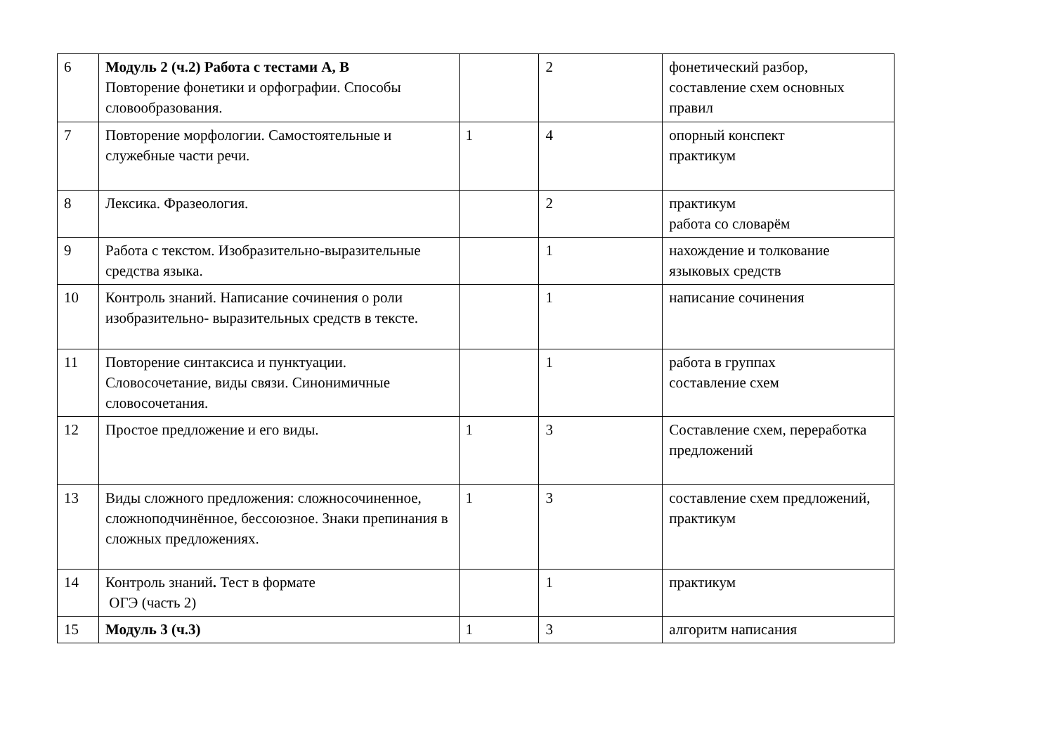| 6 | Модуль 2 (ч.2) Работа с тестами А, В Повторение фонетики и орфографии. Способы словообразования. | | 2 | фонетический разбор, составление схем основных правил |
| 7 | Повторение морфологии. Самостоятельные и служебные части речи. | 1 | 4 | опорный конспект практикум |
| 8 | Лексика. Фразеология. | | 2 | практикум работа со словарём |
| 9 | Работа с текстом. Изобразительно-выразительные средства языка. | | 1 | нахождение и толкование языковых средств |
| 10 | Контроль знаний. Написание сочинения о роли изобразительно- выразительных средств в тексте. | | 1 | написание сочинения |
| 11 | Повторение синтаксиса и пунктуации. Словосочетание, виды связи. Синонимичные словосочетания. | | 1 | работа в группах составление схем |
| 12 | Простое предложение и его виды. | 1 | 3 | Составление схем, переработка предложений |
| 13 | Виды сложного предложения: сложносочиненное, сложноподчинённое, бессоюзное. Знаки препинания в сложных предложениях. | 1 | 3 | составление схем предложений, практикум |
| 14 | Контроль знаний . Тест в формате ОГЭ (часть 2) | | 1 | практикум |
| 15 | Модуль 3 (ч.3) | 1 | 3 | алгоритм написания |